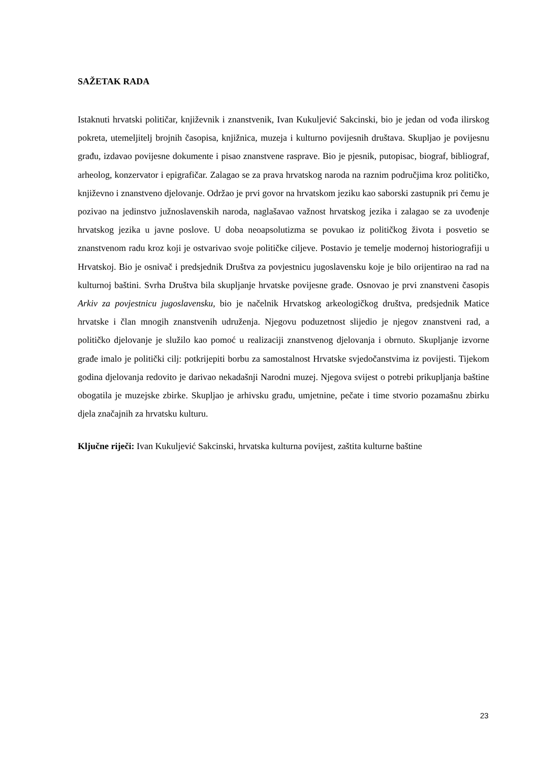SAŽETAK RADA
Istaknuti hrvatski političar, književnik i znanstvenik, Ivan Kukuljević Sakcinski, bio je jedan od vođa ilirskog pokreta, utemeljitelj brojnih časopisa, knjižnica, muzeja i kulturno povijesnih društava. Skupljao je povijesnu građu, izdavao povijesne dokumente i pisao znanstvene rasprave. Bio je pjesnik, putopisac, biograf, bibliograf, arheolog, konzervator i epigrafičar. Zalagao se za prava hrvatskog naroda na raznim područjima kroz političko, književno i znanstveno djelovanje. Održao je prvi govor na hrvatskom jeziku kao saborski zastupnik pri čemu je pozivao na jedinstvo južnoslavenskih naroda, naglašavao važnost hrvatskog jezika i zalagao se za uvođenje hrvatskog jezika u javne poslove. U doba neoapsolutizma se povukao iz političkog života i posvetio se znanstvenom radu kroz koji je ostvarivao svoje političke ciljeve. Postavio je temelje modernoj historiografiji u Hrvatskoj. Bio je osnivač i predsjednik Društva za povjestnicu jugoslavensku koje je bilo orijentirao na rad na kulturnoj baštini. Svrha Društva bila skupljanje hrvatske povijesne građe. Osnovao je prvi znanstveni časopis Arkiv za povjestnicu jugoslavensku, bio je načelnik Hrvatskog arkeologičkog društva, predsjednik Matice hrvatske i član mnogih znanstvenih udruženja. Njegovu poduzetnost slijedio je njegov znanstveni rad, a političko djelovanje je služilo kao pomoć u realizaciji znanstvenog djelovanja i obrnuto. Skupljanje izvorne građe imalo je politički cilj: potkrijepiti borbu za samostalnost Hrvatske svjedočanstvima iz povijesti. Tijekom godina djelovanja redovito je darivao nekadašnji Narodni muzej. Njegova svijest o potrebi prikupljanja baštine obogatila je muzejske zbirke. Skupljao je arhivsku građu, umjetnine, pečate i time stvorio pozamašnu zbirku djela značajnih za hrvatsku kulturu.
Ključne riječi: Ivan Kukuljević Sakcinski, hrvatska kulturna povijest, zaštita kulturne baštine
23